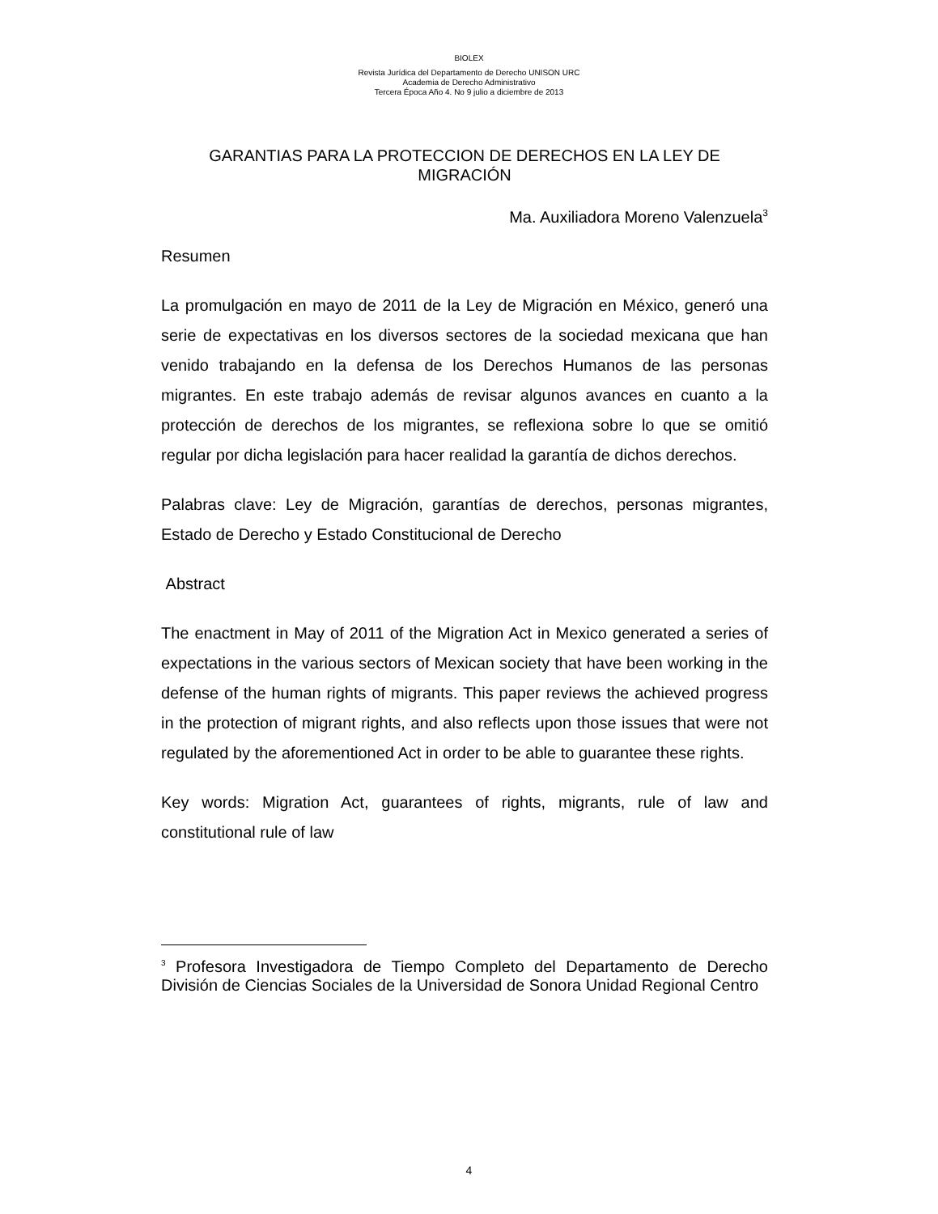BIOLEX
Revista Jurídica del Departamento de Derecho UNISON URC
Academia de Derecho Administrativo
Tercera Época Año 4. No 9 julio a diciembre de 2013
GARANTIAS PARA LA PROTECCION DE DERECHOS EN LA LEY DE MIGRACIÓN
Ma. Auxiliadora Moreno Valenzuela<sup>3</sup>
Resumen
La promulgación en mayo de 2011 de la Ley de Migración en México, generó una serie de expectativas en los diversos sectores de la sociedad mexicana que han venido trabajando en la defensa de los Derechos Humanos de las personas migrantes. En este trabajo además de revisar algunos avances en cuanto a la protección de derechos de los migrantes, se reflexiona sobre lo que se omitió regular por dicha legislación para hacer realidad la garantía de dichos derechos.
Palabras clave: Ley de Migración, garantías de derechos, personas migrantes, Estado de Derecho y Estado Constitucional de Derecho
Abstract
The enactment in May of 2011 of the Migration Act in Mexico generated a series of expectations in the various sectors of Mexican society that have been working in the defense of the human rights of migrants. This paper reviews the achieved progress in the protection of migrant rights, and also reflects upon those issues that were not regulated by the aforementioned Act in order to be able to guarantee these rights.
Key words: Migration Act, guarantees of rights, migrants, rule of law and constitutional rule of law
<sup>3</sup> Profesora Investigadora de Tiempo Completo del Departamento de Derecho División de Ciencias Sociales de la Universidad de Sonora Unidad Regional Centro
4